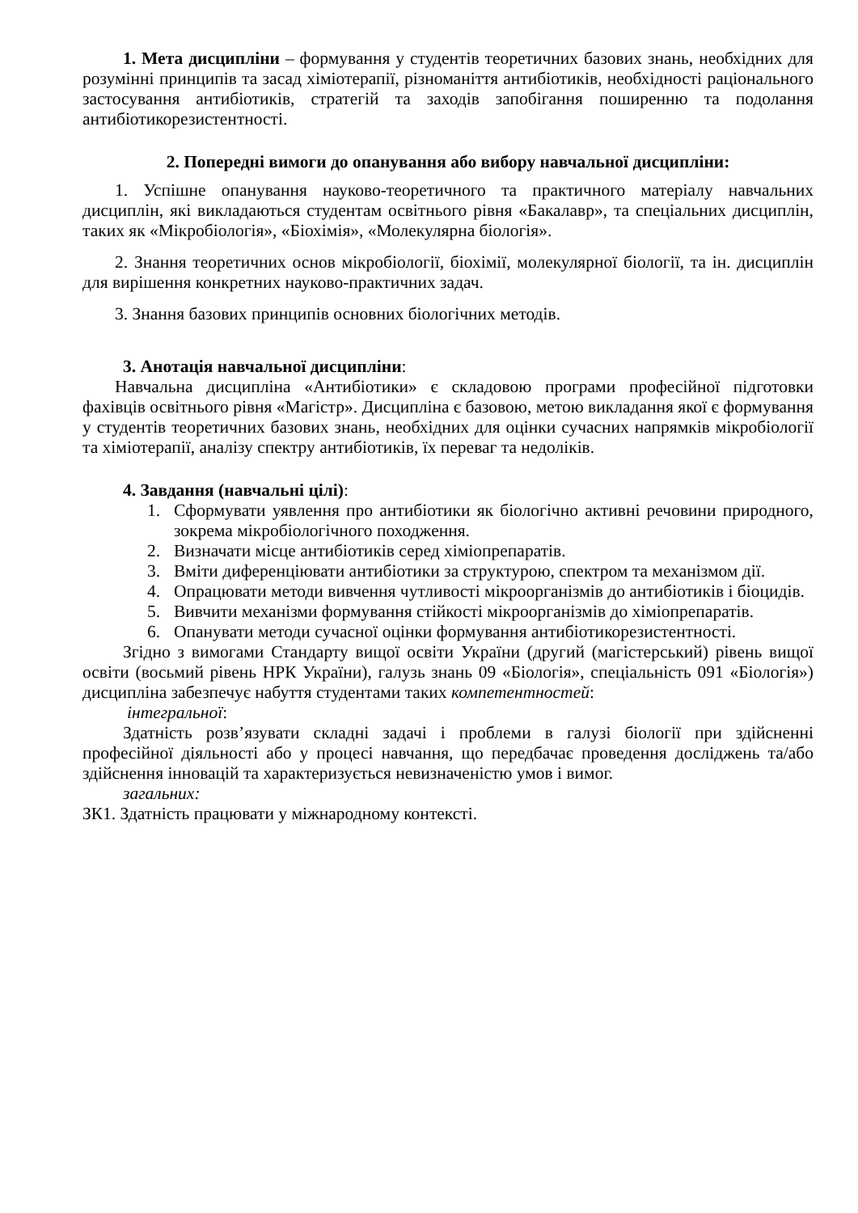1. Мета дисципліни – формування у студентів теоретичних базових знань, необхідних для розумінні принципів та засад хіміотерапії, різноманіття антибіотиків, необхідності раціонального застосування антибіотиків, стратегій та заходів запобігання поширенню та подолання антибіотикорезистентності.
2. Попередні вимоги до опанування або вибору навчальної дисципліни:
1. Успішне опанування науково-теоретичного та практичного матеріалу навчальних дисциплін, які викладаються студентам освітнього рівня «Бакалавр», та спеціальних дисциплін, таких як «Мікробіологія», «Біохімія», «Молекулярна біологія».
2. Знання теоретичних основ мікробіології, біохімії, молекулярної біології, та ін. дисциплін для вирішення конкретних науково-практичних задач.
3. Знання базових принципів основних біологічних методів.
3. Анотація навчальної дисципліни:
Навчальна дисципліна «Антибіотики» є складовою програми професійної підготовки фахівців освітнього рівня «Магістр». Дисципліна є базовою, метою викладання якої є формування у студентів теоретичних базових знань, необхідних для оцінки сучасних напрямків мікробіології та хіміотерапії, аналізу спектру антибіотиків, їх переваг та недоліків.
4. Завдання (навчальні цілі):
1. Сформувати уявлення про антибіотики як біологічно активні речовини природного, зокрема мікробіологічного походження.
2. Визначати місце антибіотиків серед хіміопрепаратів.
3. Вміти диференціювати антибіотики за структурою, спектром та механізмом дії.
4. Опрацювати методи вивчення чутливості мікроорганізмів до антибіотиків і біоцидів.
5. Вивчити механізми формування стійкості мікроорганізмів до хіміопрепаратів.
6. Опанувати методи сучасної оцінки формування антибіотикорезистентності.
Згідно з вимогами Стандарту вищої освіти України (другий (магістерський) рівень вищої освіти (восьмий рівень НРК України), галузь знань 09 «Біологія», спеціальність 091 «Біологія») дисципліна забезпечує набуття студентами таких компетентностей:
інтегральної:
Здатність розв’язувати складні задачі і проблеми в галузі біології при здійсненні професійної діяльності або у процесі навчання, що передбачає проведення досліджень та/або здійснення інновацій та характеризується невизначеністю умов і вимог.
загальних:
ЗК1. Здатність працювати у міжнародному контексті.